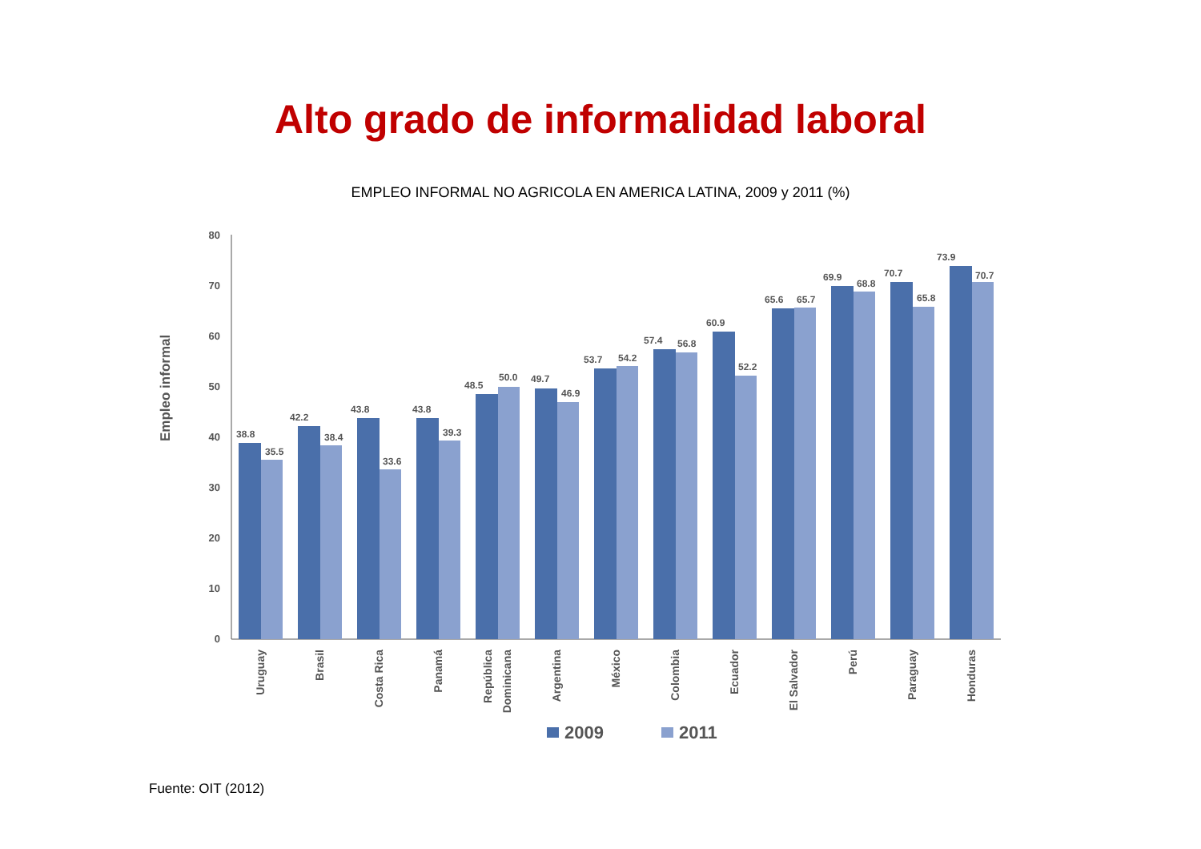Alto grado de informalidad laboral
EMPLEO INFORMAL NO AGRICOLA EN AMERICA LATINA, 2009 y 2011 (%)
Empleo informal
0
10
20
30
40
50
60
70
80
38.8
35.5
42.2
38.4
43.8
33.6
43.8
39.3
48.5
50.0
49.7
46.9
53.7
54.2
57.4
56.8
60.9
52.2
65.6
65.7
69.9
68.8
70.7
65.8
73.9
70.7
Uruguay
Brasil
Costa Rica
Panamá
República
Dominicana
Argentina
México
Colombia
Ecuador
El Salvador
Perú
Paraguay
Honduras
2009
2011
Fuente: OIT (2012)